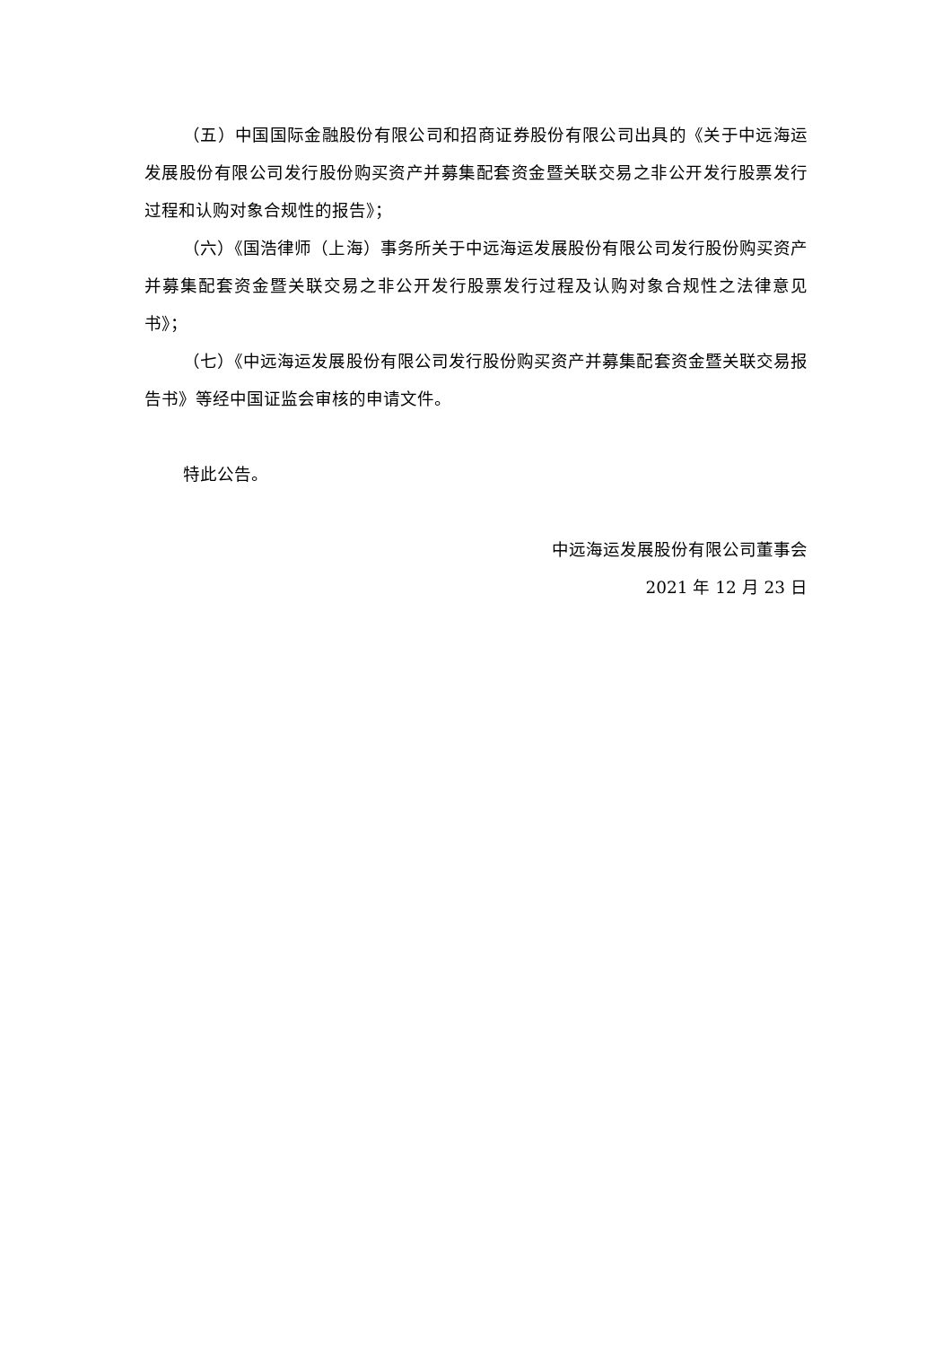（五）中国国际金融股份有限公司和招商证券股份有限公司出具的《关于中远海运发展股份有限公司发行股份购买资产并募集配套资金暨关联交易之非公开发行股票发行过程和认购对象合规性的报告》；
（六）《国浩律师（上海）事务所关于中远海运发展股份有限公司发行股份购买资产并募集配套资金暨关联交易之非公开发行股票发行过程及认购对象合规性之法律意见书》；
（七）《中远海运发展股份有限公司发行股份购买资产并募集配套资金暨关联交易报告书》等经中国证监会审核的申请文件。
特此公告。
中远海运发展股份有限公司董事会
2021 年 12 月 23 日